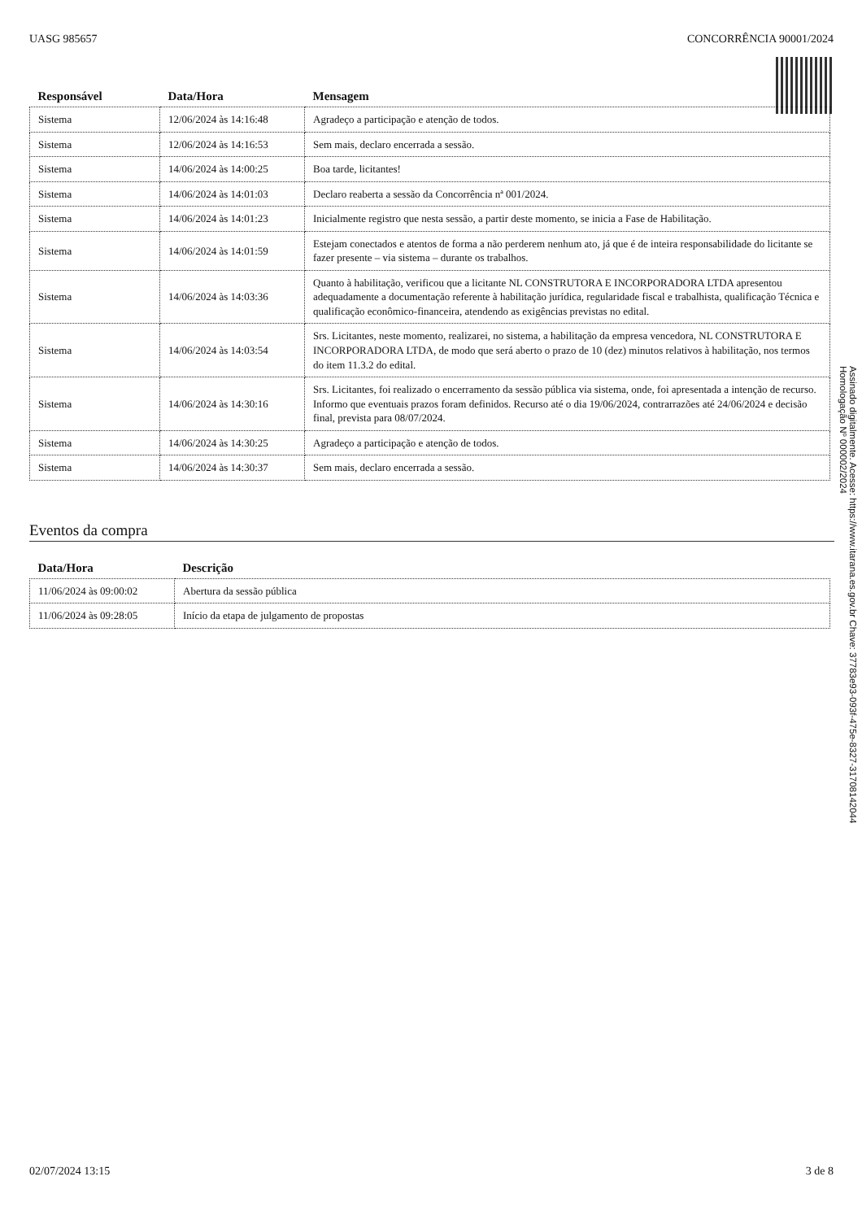UASG 985657 CONCORRÊNCIA 90001/2024
| Responsável | Data/Hora | Mensagem |
| --- | --- | --- |
| Sistema | 12/06/2024 às 14:16:48 | Agradeço a participação e atenção de todos. |
| Sistema | 12/06/2024 às 14:16:53 | Sem mais, declaro encerrada a sessão. |
| Sistema | 14/06/2024 às 14:00:25 | Boa tarde, licitantes! |
| Sistema | 14/06/2024 às 14:01:03 | Declaro reaberta a sessão da Concorrência nª 001/2024. |
| Sistema | 14/06/2024 às 14:01:23 | Inicialmente registro que nesta sessão, a partir deste momento, se inicia a Fase de Habilitação. |
| Sistema | 14/06/2024 às 14:01:59 | Estejam conectados e atentos de forma a não perderem nenhum ato, já que é de inteira responsabilidade do licitante se fazer presente – via sistema – durante os trabalhos. |
| Sistema | 14/06/2024 às 14:03:36 | Quanto à habilitação, verificou que a licitante NL CONSTRUTORA E INCORPORADORA LTDA apresentou adequadamente a documentação referente à habilitação jurídica, regularidade fiscal e trabalhista, qualificação Técnica e qualificação econômico-financeira, atendendo as exigências previstas no edital. |
| Sistema | 14/06/2024 às 14:03:54 | Srs. Licitantes, neste momento, realizarei, no sistema, a habilitação da empresa vencedora, NL CONSTRUTORA E INCORPORADORA LTDA, de modo que será aberto o prazo de 10 (dez) minutos relativos à habilitação, nos termos do item 11.3.2 do edital. |
| Sistema | 14/06/2024 às 14:30:16 | Srs. Licitantes, foi realizado o encerramento da sessão pública via sistema, onde, foi apresentada a intenção de recurso. Informo que eventuais prazos foram definidos. Recurso até o dia 19/06/2024, contrarrazões até 24/06/2024 e decisão final, prevista para 08/07/2024. |
| Sistema | 14/06/2024 às 14:30:25 | Agradeço a participação e atenção de todos. |
| Sistema | 14/06/2024 às 14:30:37 | Sem mais, declaro encerrada a sessão. |
Eventos da compra
| Data/Hora | Descrição |
| --- | --- |
| 11/06/2024 às 09:00:02 | Abertura da sessão pública |
| 11/06/2024 às 09:28:05 | Início da etapa de julgamento de propostas |
Assinado digitalmente. Acesse: https://www.itarana.es.gov.br Chave: 37783e93-093f-475e-8327-31708142044
Homologação Nº 000002/2024
02/07/2024 13:15 3 de 8